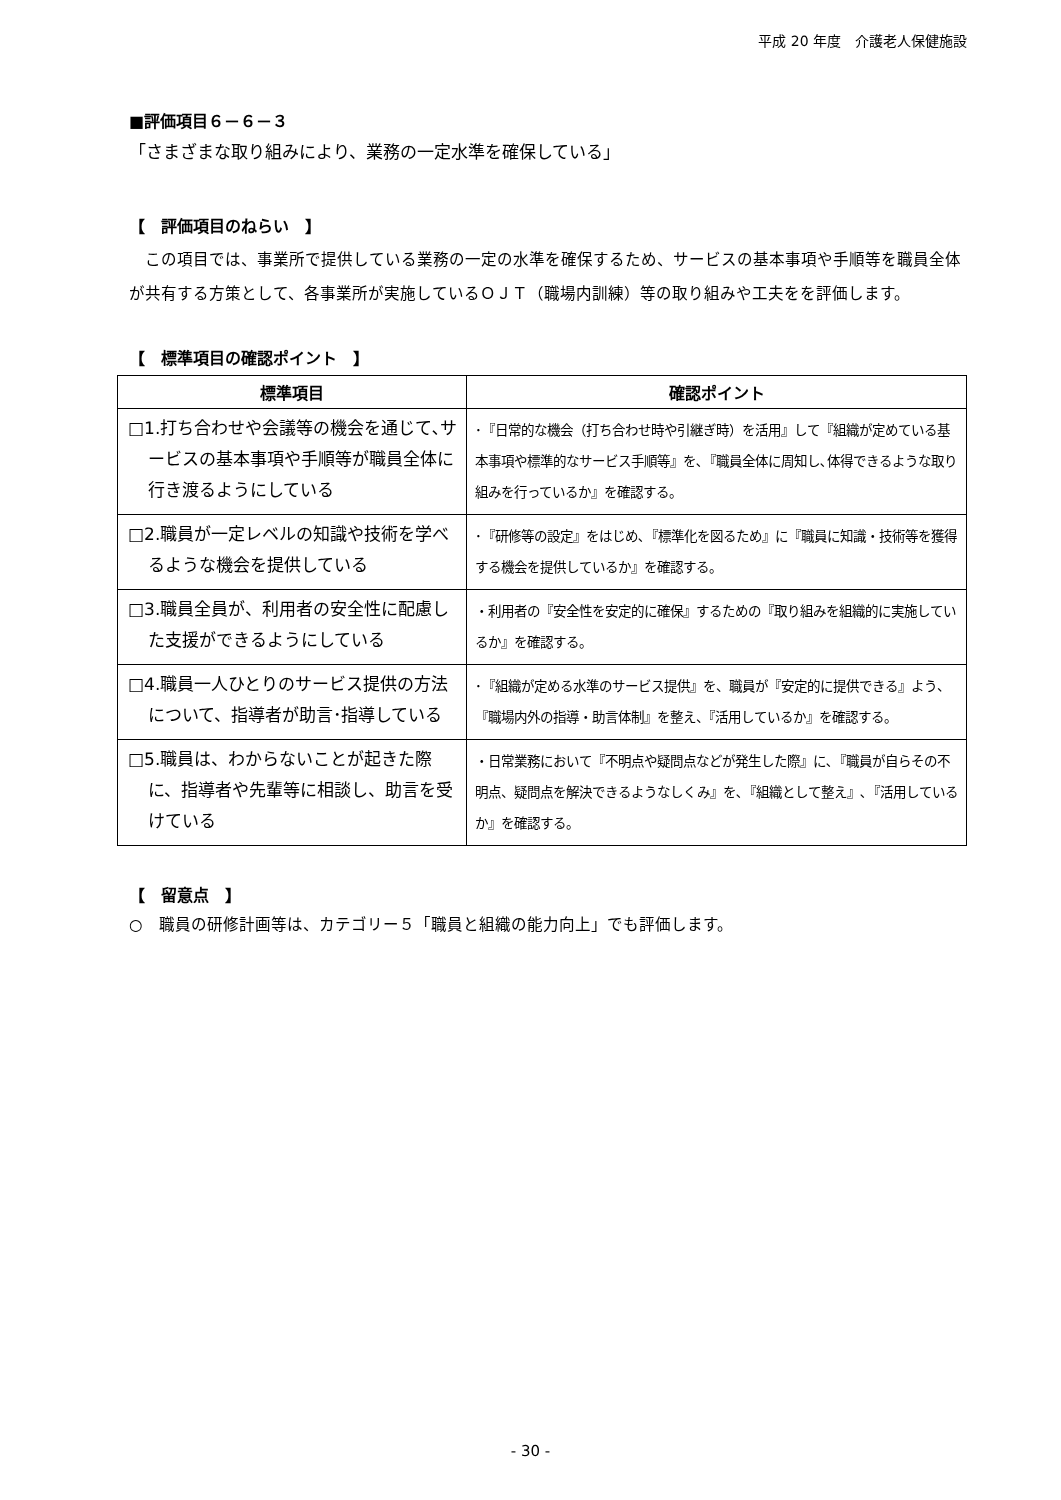平成 20 年度　介護老人保健施設
■評価項目６－６－３
「さまざまな取り組みにより、業務の一定水準を確保している」
【　評価項目のねらい　】
この項目では、事業所で提供している業務の一定の水準を確保するため、サービスの基本事項や手順等を職員全体が共有する方策として、各事業所が実施しているＯＪＴ（職場内訓練）等の取り組みや工夫をを評価します。
【　標準項目の確認ポイント　】
| 標準項目 | 確認ポイント |
| --- | --- |
| □1.打ち合わせや会議等の機会を通じて､サービスの基本事項や手順等が職員全体に行き渡るようにしている | ･『日常的な機会（打ち合わせ時や引継ぎ時）を活用』して『組織が定めている基本事項や標準的なサービス手順等』を､『職員全体に周知し､体得できるような取り組みを行っているか』を確認する。 |
| □2.職員が一定レベルの知識や技術を学べるような機会を提供している | ･『研修等の設定』をはじめ､『標準化を図るため』に『職員に知識・技術等を獲得する機会を提供しているか』を確認する。 |
| □3.職員全員が、利用者の安全性に配慮した支援ができるようにしている | ・利用者の『安全性を安定的に確保』するための『取り組みを組織的に実施しているか』を確認する。 |
| □4.職員一人ひとりのサービス提供の方法について、指導者が助言･指導している | ･『組織が定める水準のサービス提供』を、職員が『安定的に提供できる』よう、『職場内外の指導・助言体制』を整え、『活用しているか』を確認する。 |
| □5.職員は、わからないことが起きた際に、指導者や先輩等に相談し、助言を受けている | ・日常業務において『不明点や疑問点などが発生した際』に､『職員が自らその不明点、疑問点を解決できるようなしくみ』を､『組織として整え』､『活用しているか』を確認する。 |
【　留意点　】
○　職員の研修計画等は、カテゴリー５「職員と組織の能力向上」でも評価します。
- 30 -